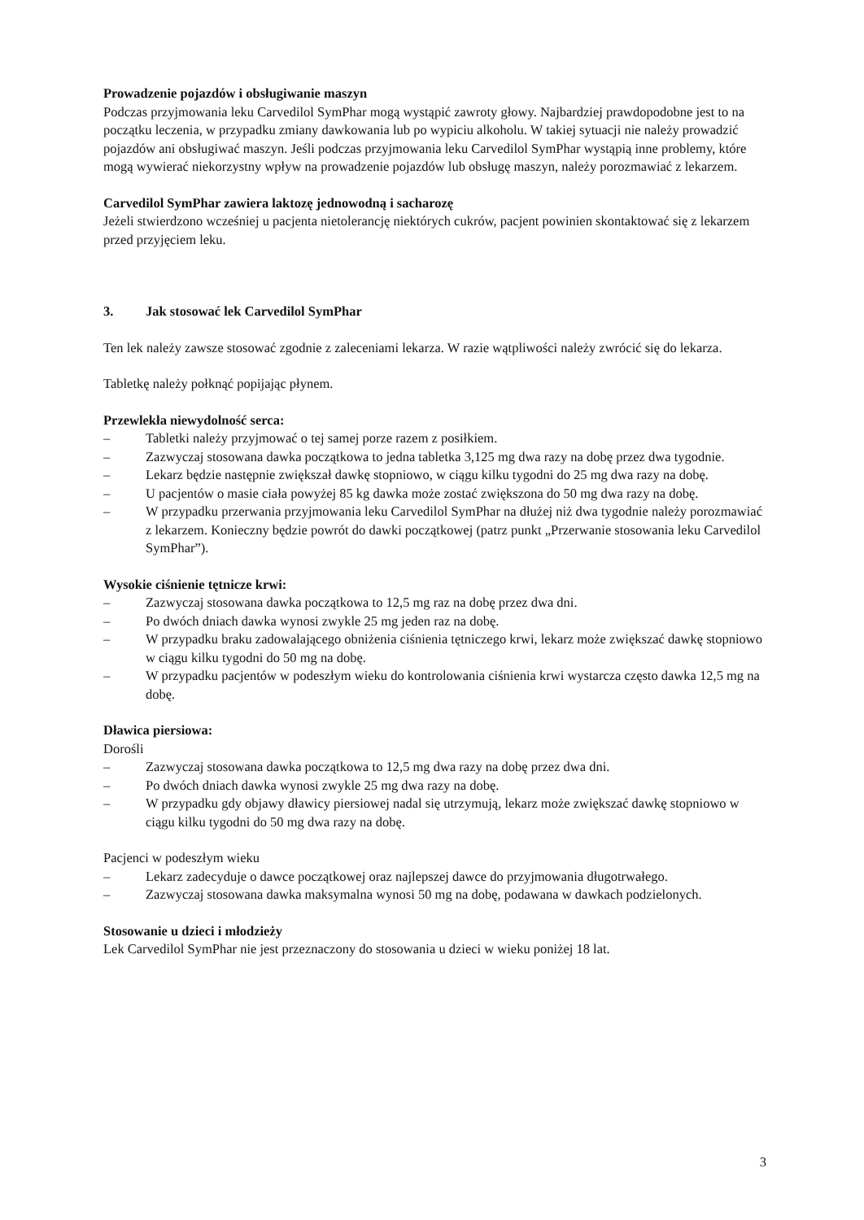Prowadzenie pojazdów i obsługiwanie maszyn
Podczas przyjmowania leku Carvedilol SymPhar mogą wystąpić zawroty głowy. Najbardziej prawdopodobne jest to na początku leczenia, w przypadku zmiany dawkowania lub po wypiciu alkoholu. W takiej sytuacji nie należy prowadzić pojazdów ani obsługiwać maszyn. Jeśli podczas przyjmowania leku Carvedilol SymPhar wystąpią inne problemy, które mogą wywierać niekorzystny wpływ na prowadzenie pojazdów lub obsługę maszyn, należy porozmawiać z lekarzem.
Carvedilol SymPhar zawiera laktozę jednowodną i sacharozę
Jeżeli stwierdzono wcześniej u pacjenta nietolerancję niektórych cukrów, pacjent powinien skontaktować się z lekarzem przed przyjęciem leku.
3. Jak stosować lek Carvedilol SymPhar
Ten lek należy zawsze stosować zgodnie z zaleceniami lekarza. W razie wątpliwości należy zwrócić się do lekarza.
Tabletkę należy połknąć popijając płynem.
Przewlekła niewydolność serca:
– Tabletki należy przyjmować o tej samej porze razem z posiłkiem.
– Zazwyczaj stosowana dawka początkowa to jedna tabletka 3,125 mg dwa razy na dobę przez dwa tygodnie.
– Lekarz będzie następnie zwiększał dawkę stopniowo, w ciągu kilku tygodni do 25 mg dwa razy na dobę.
– U pacjentów o masie ciała powyżej 85 kg dawka może zostać zwiększona do 50 mg dwa razy na dobę.
– W przypadku przerwania przyjmowania leku Carvedilol SymPhar na dłużej niż dwa tygodnie należy porozmawiać z lekarzem. Konieczny będzie powrót do dawki początkowej (patrz punkt „Przerwanie stosowania leku Carvedilol SymPhar”).
Wysokie ciśnienie tętnicze krwi:
– Zazwyczaj stosowana dawka początkowa to 12,5 mg raz na dobę przez dwa dni.
– Po dwóch dniach dawka wynosi zwykle 25 mg jeden raz na dobę.
– W przypadku braku zadowalającego obniżenia ciśnienia tętniczego krwi, lekarz może zwiększać dawkę stopniowo w ciągu kilku tygodni do 50 mg na dobę.
– W przypadku pacjentów w podeszłym wieku do kontrolowania ciśnienia krwi wystarcza często dawka 12,5 mg na dobę.
Dławica piersiowa:
Dorośli
– Zazwyczaj stosowana dawka początkowa to 12,5 mg dwa razy na dobę przez dwa dni.
– Po dwóch dniach dawka wynosi zwykle 25 mg dwa razy na dobę.
– W przypadku gdy objawy dławicy piersiowej nadal się utrzymują, lekarz może zwiększać dawkę stopniowo w ciągu kilku tygodni do 50 mg dwa razy na dobę.
Pacjenci w podeszłym wieku
– Lekarz zadecyduje o dawce początkowej oraz najlepszej dawce do przyjmowania długotrwałego.
– Zazwyczaj stosowana dawka maksymalna wynosi 50 mg na dobę, podawana w dawkach podzielonych.
Stosowanie u dzieci i młodzieży
Lek Carvedilol SymPhar nie jest przeznaczony do stosowania u dzieci w wieku poniżej 18 lat.
3